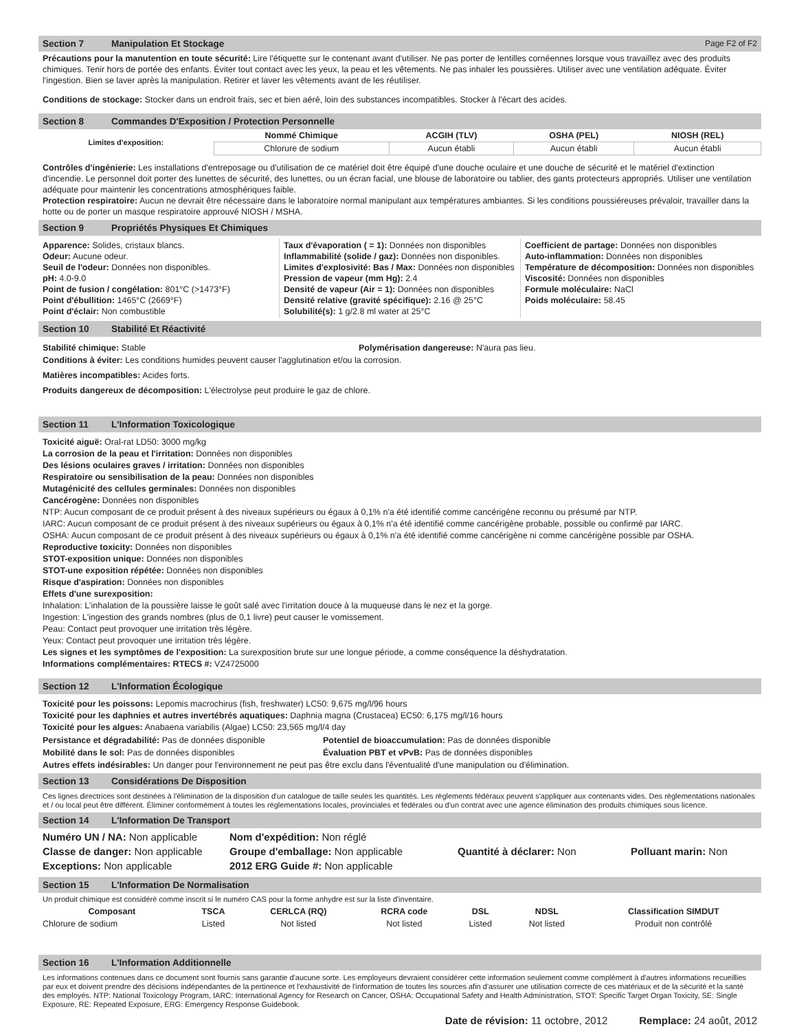Section 7 Manipulation Et Stockage Page F2 of F2
Précautions pour la manutention en toute sécurité: Lire l'étiquette sur le contenant avant d'utiliser. Ne pas porter de lentilles cornéennes lorsque vous travaillez avec des produits chimiques. Tenir hors de portée des enfants. Éviter tout contact avec les yeux, la peau et les vêtements. Ne pas inhaler les poussières. Utiliser avec une ventilation adéquate. Éviter l'ingestion. Bien se laver après la manipulation. Retirer et laver les vêtements avant de les réutiliser.
Conditions de stockage: Stocker dans un endroit frais, sec et bien aéré, loin des substances incompatibles. Stocker à l'écart des acides.
Section 8 Commandes D'Exposition / Protection Personnelle
| Limites d'exposition: | Nommé Chimique | ACGIH (TLV) | OSHA (PEL) | NIOSH (REL) |
| | Chlorure de sodium | Aucun établi | Aucun établi | Aucun établi |
Contrôles d'ingénierie: Les installations d'entreposage ou d'utilisation de ce matériel doit être équipé d'une douche oculaire et une douche de sécurité et le matériel d'extinction d'incendie. Le personnel doit porter des lunettes de sécurité, des lunettes, ou un écran facial, une blouse de laboratoire ou tablier, des gants protecteurs appropriés. Utiliser une ventilation adéquate pour maintenir les concentrations atmosphériques faible.
Protection respiratoire: Aucun ne devrait être nécessaire dans le laboratoire normal manipulant aux températures ambiantes. Si les conditions poussiéreuses prévaloir, travailler dans la hotte ou de porter un masque respiratoire approuvé NIOSH / MSHA.
Section 9 Propriétés Physiques Et Chimiques
Apparence: Solides, cristaux blancs.
Odeur: Aucune odeur.
Seuil de l'odeur: Données non disponibles.
pH: 4.0-9.0
Point de fusion / congélation: 801°C (>1473°F)
Point d'ébullition: 1465°C (2669°F)
Point d'éclair: Non combustible
Taux d'évaporation ( = 1): Données non disponibles
Inflammabilité (solide / gaz): Données non disponibles.
Limites d'explosivité: Bas / Max: Données non disponibles
Pression de vapeur (mm Hg): 2.4
Densité de vapeur (Air = 1): Données non disponibles
Densité relative (gravité spécifique): 2.16 @ 25°C
Solubilité(s): 1 g/2.8 ml water at 25°C
Coefficient de partage: Données non disponibles
Auto-inflammation: Données non disponibles
Température de décomposition: Données non disponibles
Viscosité: Données non disponibles
Formule moléculaire: NaCl
Poids moléculaire: 58.45
Section 10 Stabilité Et Réactivité
Stabilité chimique: Stable Polymérisation dangereuse: N'aura pas lieu.
Conditions à éviter: Les conditions humides peuvent causer l'agglutination et/ou la corrosion.
Matières incompatibles: Acides forts.
Produits dangereux de décomposition: L'électrolyse peut produire le gaz de chlore.
Section 11 L'Information Toxicologique
Toxicité aiguë: Oral-rat LD50: 3000 mg/kg
La corrosion de la peau et l'irritation: Données non disponibles
Des lésions oculaires graves / irritation: Données non disponibles
Respiratoire ou sensibilisation de la peau: Données non disponibles
Mutagénicité des cellules germinales: Données non disponibles
Cancérogène: Données non disponibles
NTP: Aucun composant de ce produit présent à des niveaux supérieurs ou égaux à 0,1% n'a été identifié comme cancérigène reconnu ou présumé par NTP.
IARC: Aucun composant de ce produit présent à des niveaux supérieurs ou égaux à 0,1% n'a été identifié comme cancérigène probable, possible ou confirmé par IARC.
OSHA: Aucun composant de ce produit présent à des niveaux supérieurs ou égaux à 0,1% n'a été identifié comme cancérigène ni comme cancérigène possible par OSHA.
Reproductive toxicity: Données non disponibles
STOT-exposition unique: Données non disponibles
STOT-une exposition répétée: Données non disponibles
Risque d'aspiration: Données non disponibles
Effets d'une surexposition:
Inhalation: L'inhalation de la poussière laisse le goût salé avec l'irritation douce à la muqueuse dans le nez et la gorge.
Ingestion: L'ingestion des grands nombres (plus de 0,1 livre) peut causer le vomissement.
Peau: Contact peut provoquer une irritation très légère.
Yeux: Contact peut provoquer une irritation très légère.
Les signes et les symptômes de l'exposition: La surexposition brute sur une longue période, a comme conséquence la déshydratation.
Informations complémentaires: RTECS #: VZ4725000
Section 12 L'Information Écologique
Toxicité pour les poissons: Lepomis macrochirus (fish, freshwater) LC50: 9,675 mg/l/96 hours
Toxicité pour les daphnies et autres invertébrés aquatiques: Daphnia magna (Crustacea) EC50: 6,175 mg/l/16 hours
Toxicité pour les algues: Anabaena variabilis (Algae) LC50: 23,565 mg/l/4 day
Persistance et dégradabilité: Pas de données disponible Potentiel de bioaccumulation: Pas de données disponible
Mobilité dans le sol: Pas de données disponibles Évaluation PBT et vPvB: Pas de données disponibles
Autres effets indésirables: Un danger pour l'environnement ne peut pas être exclu dans l'éventualité d'une manipulation ou d'élimination.
Section 13 Considérations De Disposition
Ces lignes directrices sont destinées à l'élimination de la disposition d'un catalogue de taille seules les quantités. Les règlements fédéraux peuvent s'appliquer aux contenants vides. Des réglementations nationales et / ou local peut être différent. Éliminer conformément à toutes les réglementations locales, provinciales et fédérales ou d'un contrat avec une agence élimination des produits chimiques sous licence.
Section 14 L'Information De Transport
Numéro UN / NA: Non applicable
Classe de danger: Non applicable
Exceptions: Non applicable
Nom d'expédition: Non réglé
Groupe d'emballage: Non applicable
2012 ERG Guide #: Non applicable
Quantité à déclarer: Non Polluant marin: Non
Section 15 L'Information De Normalisation
Un produit chimique est considéré comme inscrit si le numéro CAS pour la forme anhydre est sur la liste d'inventaire.
| Composant | TSCA | CERLCA (RQ) | RCRA code | DSL | NDSL | Classification SIMDUT |
| --- | --- | --- | --- | --- | --- | --- |
| Chlorure de sodium | Listed | Not listed | Not listed | Listed | Not listed | Produit non contrôlé |
Section 16 L'Information Additionnelle
Les informations contenues dans ce document sont fournis sans garantie d'aucune sorte. Les employeurs devraient considérer cette information seulement comme complément à d'autres informations recueillies par eux et doivent prendre des décisions indépendantes de la pertinence et l'exhaustivité de l'information de toutes les sources afin d'assurer une utilisation correcte de ces matériaux et de la sécurité et la santé des employés. NTP: National Toxicology Program, IARC: International Agency for Research on Cancer, OSHA: Occupational Safety and Health Administration, STOT: Specific Target Organ Toxicity, SE: Single Exposure, RE: Repeated Exposure, ERG: Emergency Response Guidebook.
Date de révision: 11 octobre, 2012 Remplace: 24 août, 2012